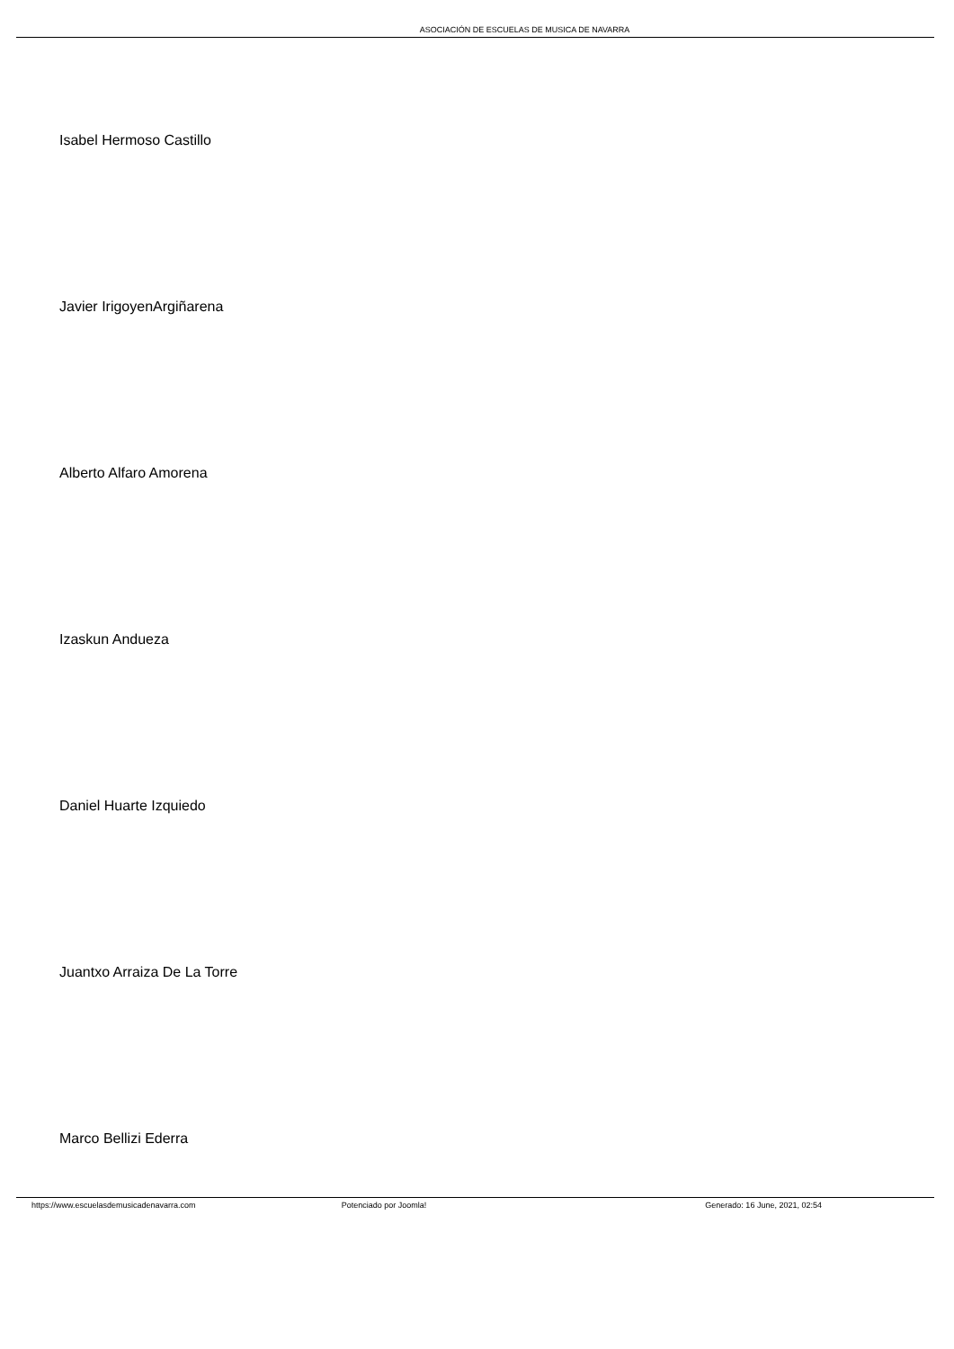ASOCIACIÓN DE ESCUELAS DE MUSICA DE NAVARRA
Isabel Hermoso Castillo
Javier IrigoyenArgiñarena
Alberto Alfaro Amorena
Izaskun Andueza
Daniel Huarte Izquiedo
Juantxo Arraiza De La Torre
Marco Bellizi Ederra
https://www.escuelasdemusicadenavarra.com
Potenciado por Joomla! Generado: 16 June, 2021, 02:54